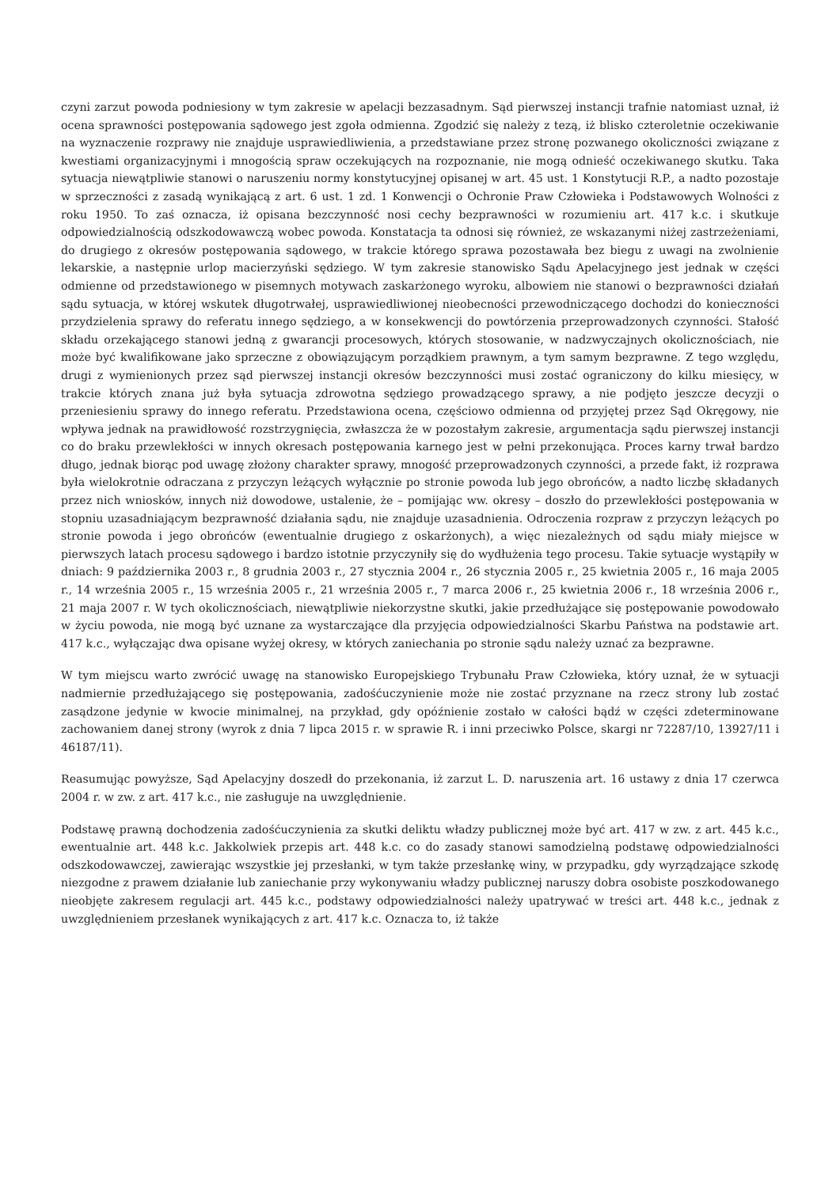czyni zarzut powoda podniesiony w tym zakresie w apelacji bezzasadnym. Sąd pierwszej instancji trafnie natomiast uznał, iż ocena sprawności postępowania sądowego jest zgoła odmienna. Zgodzić się należy z tezą, iż blisko czteroletnie oczekiwanie na wyznaczenie rozprawy nie znajduje usprawiedliwienia, a przedstawiane przez stronę pozwanego okoliczności związane z kwestiami organizacyjnymi i mnogością spraw oczekujących na rozpoznanie, nie mogą odnieść oczekiwanego skutku. Taka sytuacja niewątpliwie stanowi o naruszeniu normy konstytucyjnej opisanej w art. 45 ust. 1 Konstytucji R.P., a nadto pozostaje w sprzeczności z zasadą wynikającą z art. 6 ust. 1 zd. 1 Konwencji o Ochronie Praw Człowieka i Podstawowych Wolności z roku 1950. To zaś oznacza, iż opisana bezczynność nosi cechy bezprawności w rozumieniu art. 417 k.c. i skutkuje odpowiedzialnością odszkodowawczą wobec powoda. Konstatacja ta odnosi się również, ze wskazanymi niżej zastrzeżeniami, do drugiego z okresów postępowania sądowego, w trakcie którego sprawa pozostawała bez biegu z uwagi na zwolnienie lekarskie, a następnie urlop macierzyński sędziego. W tym zakresie stanowisko Sądu Apelacyjnego jest jednak w części odmienne od przedstawionego w pisemnych motywach zaskarżonego wyroku, albowiem nie stanowi o bezprawności działań sądu sytuacja, w której wskutek długotrwałej, usprawiedliwionej nieobecności przewodniczącego dochodzi do konieczności przydzielenia sprawy do referatu innego sędziego, a w konsekwencji do powtórzenia przeprowadzonych czynności. Stałość składu orzekającego stanowi jedną z gwarancji procesowych, których stosowanie, w nadzwyczajnych okolicznościach, nie może być kwalifikowane jako sprzeczne z obowiązującym porządkiem prawnym, a tym samym bezprawne. Z tego względu, drugi z wymienionych przez sąd pierwszej instancji okresów bezczynności musi zostać ograniczony do kilku miesięcy, w trakcie których znana już była sytuacja zdrowotna sędziego prowadzącego sprawy, a nie podjęto jeszcze decyzji o przeniesieniu sprawy do innego referatu. Przedstawiona ocena, częściowo odmienna od przyjętej przez Sąd Okręgowy, nie wpływa jednak na prawidłowość rozstrzygnięcia, zwłaszcza że w pozostałym zakresie, argumentacja sądu pierwszej instancji co do braku przewlekłości w innych okresach postępowania karnego jest w pełni przekonująca. Proces karny trwał bardzo długo, jednak biorąc pod uwagę złożony charakter sprawy, mnogość przeprowadzonych czynności, a przede fakt, iż rozprawa była wielokrotnie odraczana z przyczyn leżących wyłącznie po stronie powoda lub jego obrońców, a nadto liczbę składanych przez nich wniosków, innych niż dowodowe, ustalenie, że – pomijając ww. okresy – doszło do przewlekłości postępowania w stopniu uzasadniającym bezprawność działania sądu, nie znajduje uzasadnienia. Odroczenia rozpraw z przyczyn leżących po stronie powoda i jego obrońców (ewentualnie drugiego z oskarżonych), a więc niezależnych od sądu miały miejsce w pierwszych latach procesu sądowego i bardzo istotnie przyczyniły się do wydłużenia tego procesu. Takie sytuacje wystąpiły w dniach: 9 października 2003 r., 8 grudnia 2003 r., 27 stycznia 2004 r., 26 stycznia 2005 r., 25 kwietnia 2005 r., 16 maja 2005 r., 14 września 2005 r., 15 września 2005 r., 21 września 2005 r., 7 marca 2006 r., 25 kwietnia 2006 r., 18 września 2006 r., 21 maja 2007 r. W tych okolicznościach, niewątpliwie niekorzystne skutki, jakie przedłużające się postępowanie powodowało w życiu powoda, nie mogą być uznane za wystarczające dla przyjęcia odpowiedzialności Skarbu Państwa na podstawie art. 417 k.c., wyłączając dwa opisane wyżej okresy, w których zaniechania po stronie sądu należy uznać za bezprawne.
W tym miejscu warto zwrócić uwagę na stanowisko Europejskiego Trybunału Praw Człowieka, który uznał, że w sytuacji nadmiernie przedłużającego się postępowania, zadośćuczynienie może nie zostać przyznane na rzecz strony lub zostać zasądzone jedynie w kwocie minimalnej, na przykład, gdy opóźnienie zostało w całości bądź w części zdeterminowane zachowaniem danej strony (wyrok z dnia 7 lipca 2015 r. w sprawie R. i inni przeciwko Polsce, skargi nr 72287/10, 13927/11 i 46187/11).
Reasumując powyższe, Sąd Apelacyjny doszedł do przekonania, iż zarzut L. D. naruszenia art. 16 ustawy z dnia 17 czerwca 2004 r. w zw. z art. 417 k.c., nie zasługuje na uwzględnienie.
Podstawę prawną dochodzenia zadośćuczynienia za skutki deliktu władzy publicznej może być art. 417 w zw. z art. 445 k.c., ewentualnie art. 448 k.c. Jakkolwiek przepis art. 448 k.c. co do zasady stanowi samodzielną podstawę odpowiedzialności odszkodowawczej, zawierając wszystkie jej przesłanki, w tym także przesłankę winy, w przypadku, gdy wyrządzające szkodę niezgodne z prawem działanie lub zaniechanie przy wykonywaniu władzy publicznej naruszy dobra osobiste poszkodowanego nieobjęte zakresem regulacji art. 445 k.c., podstawy odpowiedzialności należy upatrywać w treści art. 448 k.c., jednak z uwzględnieniem przesłanek wynikających z art. 417 k.c. Oznacza to, iż także